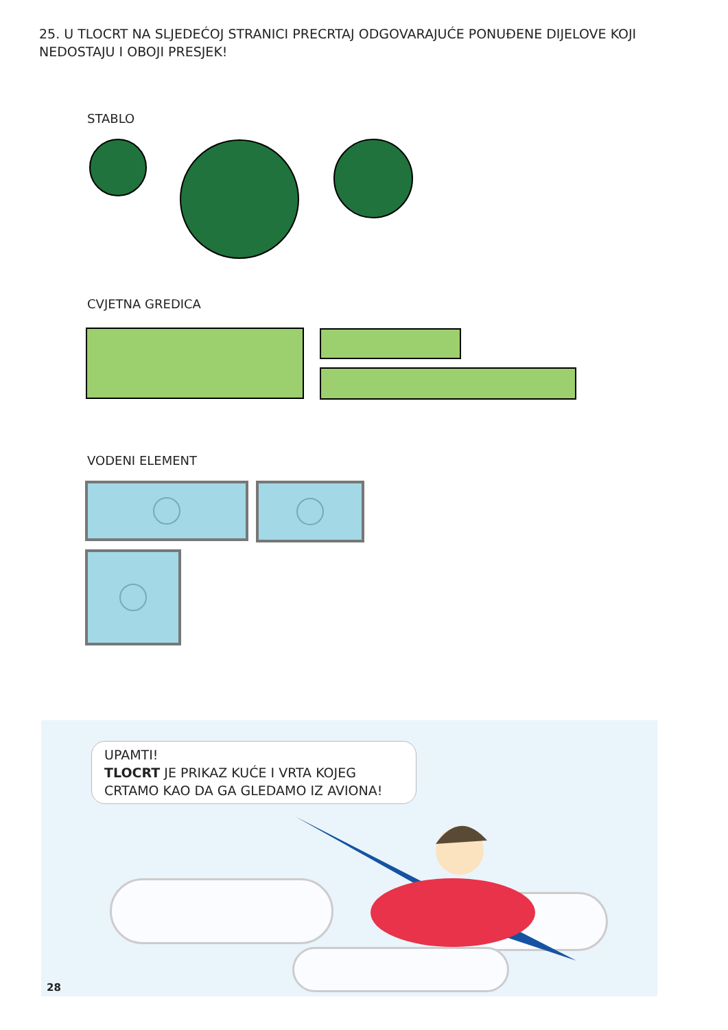25. U TLOCRT NA SLJEDEĆOJ STRANICI PRECRTAJ ODGOVARAJUĆE PONUĐENE DIJELOVE KOJI NEDOSTAJU I OBOJI PRESJEK!
STABLO
CVJETNA GREDICA
VODENI ELEMENT
UPAMTI!
TLOCRT JE PRIKAZ KUĆE I VRTA KOJEG CRTAMO KAO DA GA GLEDAMO IZ AVIONA!
28